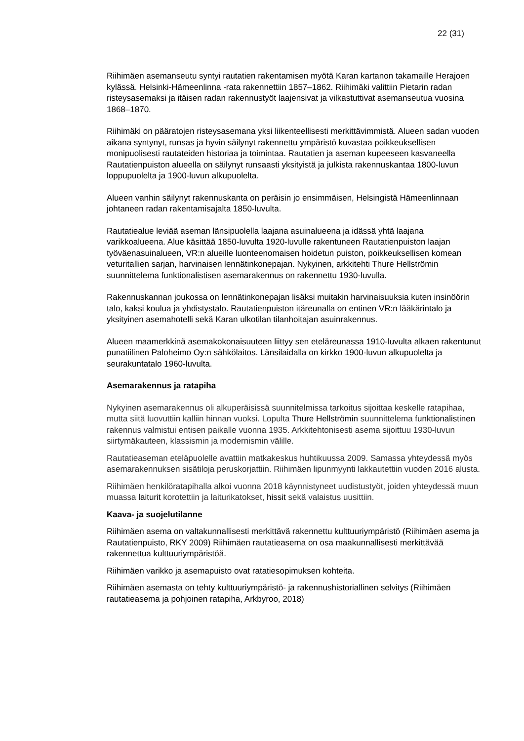22 (31)
Riihimäen asemanseutu syntyi rautatien rakentamisen myötä Karan kartanon takamaille Herajoen kylässä. Helsinki-Hämeenlinna -rata rakennettiin 1857–1862. Riihimäki valittiin Pietarin radan risteysasemaksi ja itäisen radan rakennustyöt laajensivat ja vilkastuttivat asemanseutua vuosina 1868–1870.
Riihimäki on pääratojen risteysasemana yksi liikenteellisesti merkittävimmistä. Alueen sadan vuoden aikana syntynyt, runsas ja hyvin säilynyt rakennettu ympäristö kuvastaa poikkeuksellisen monipuolisesti rautateiden historiaa ja toimintaa. Rautatien ja aseman kupeeseen kasvaneella Rautatienpuiston alueella on säilynyt runsaasti yksityistä ja julkista rakennuskantaa 1800-luvun loppupuolelta ja 1900-luvun alkupuolelta.
Alueen vanhin säilynyt rakennuskanta on peräisin jo ensimmäisen, Helsingistä Hämeenlinnaan johtaneen radan rakentamisajalta 1850-luvulta.
Rautatiealue leviää aseman länsipuolella laajana asuinalueena ja idässä yhtä laajana varikkoalueena. Alue käsittää 1850-luvulta 1920-luvulle rakentuneen Rautatienpuiston laajan työväenasuinalueen, VR:n alueille luonteenomaisen hoidetun puiston, poikkeuksellisen komean veturitallien sarjan, harvinaisen lennätinkonepajan. Nykyinen, arkkitehti Thure Hellströmin suunnittelema funktionalistisen asemarakennus on rakennettu 1930-luvulla.
Rakennuskannan joukossa on lennätinkonepajan lisäksi muitakin harvinaisuuksia kuten insinöörin talo, kaksi koulua ja yhdistystalo. Rautatienpuiston itäreunalla on entinen VR:n lääkärintalo ja yksityinen asemahotelli sekä Karan ulkotilan tilanhoitajan asuinrakennus.
Alueen maamerkkinä asemakokonaisuuteen liittyy sen eteläreunassa 1910-luvulta alkaen rakentunut punatiilinen Paloheimo Oy:n sähkölaitos. Länsilaidalla on kirkko 1900-luvun alkupuolelta ja seurakuntatalo 1960-luvulta.
Asemarakennus ja ratapiha
Nykyinen asemarakennus oli alkuperäisissä suunnitelmissa tarkoitus sijoittaa keskelle ratapihaa, mutta siitä luovuttiin kalliin hinnan vuoksi. Lopulta Thure Hellströmin suunnittelema funktionalistinen rakennus valmistui entisen paikalle vuonna 1935. Arkkitehtonisesti asema sijoittuu 1930-luvun siirtymäkauteen, klassismin ja modernismin välille.
Rautatieaseman eteläpuolelle avattiin matkakeskus huhtikuussa 2009. Samassa yhteydessä myös asemarakennuksen sisätiloja peruskorjattiin. Riihimäen lipunmyynti lakkautettiin vuoden 2016 alusta.
Riihimäen henkilöratapihalla alkoi vuonna 2018 käynnistyneet uudistustyöt, joiden yhteydessä muun muassa laiturit korotettiin ja laiturikatokset, hissit sekä valaistus uusittiin.
Kaava- ja suojelutilanne
Riihimäen asema on valtakunnallisesti merkittävä rakennettu kulttuuriympäristö (Riihimäen asema ja Rautatienpuisto, RKY 2009) Riihimäen rautatieasema on osa maakunnallisesti merkittävää rakennettua kulttuuriympäristöä.
Riihimäen varikko ja asemapuisto ovat ratatiesopimuksen kohteita.
Riihimäen asemasta on tehty kulttuuriympäristö- ja rakennushistoriallinen selvitys (Riihimäen rautatieasema ja pohjoinen ratapiha, Arkbyroo, 2018)